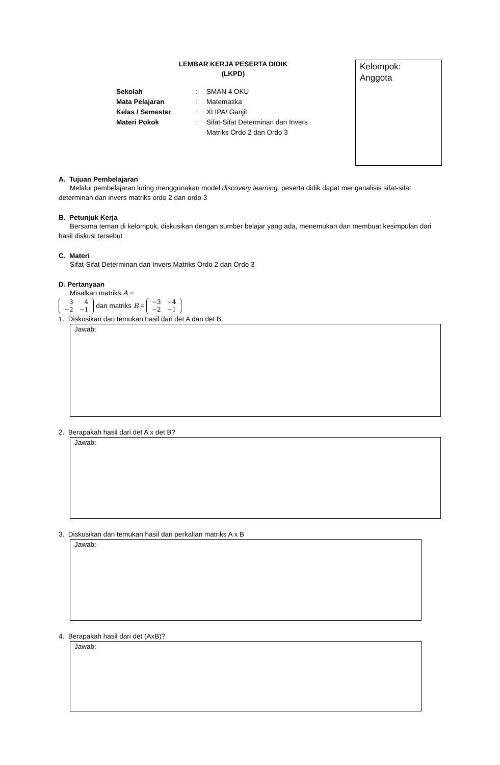LEMBAR KERJA PESERTA DIDIK
(LKPD)
| Sekolah | : | SMAN 4 OKU |
| Mata Pelajaran | : | Matematika |
| Kelas / Semester | : | XI IPA/ Ganjil |
| Materi Pokok | : | Sifat-Sifat Determinan dan Invers Matriks Ordo 2 dan Ordo 3 |
Kelompok:
Anggota
A. Tujuan Pembelajaran
Melalui pembelajaran luring menggunakan model discovery learning, peserta didik dapat menganalisis sifat-sifat determinan dan invers matriks ordo 2 dan ordo 3
B. Petunjuk Kerja
Bersama teman di kelompok, diskusikan dengan sumber belajar yang ada, menemukan dan membuat kesimpulan dari hasil diskusi tersebut
C. Materi
Sifat-Sifat Determinan dan Invers Matriks Ordo 2 dan Ordo 3
D. Pertanyaan
Misalkan matriks A =
| 3 | 4 |
| −2 | −1 |
dan matriks B =
| −3 | −4 |
| −2 | −1 |
1. Diskusikan dan temukan hasil dari det A dan det B.
Jawab:
2. Berapakah hasil dari det A x det B?
Jawab:
3. Diskusikan dan temukan hasil dari perkalian matriks A x B
Jawab:
4. Berapakah hasil dari det (AxB)?
Jawab: